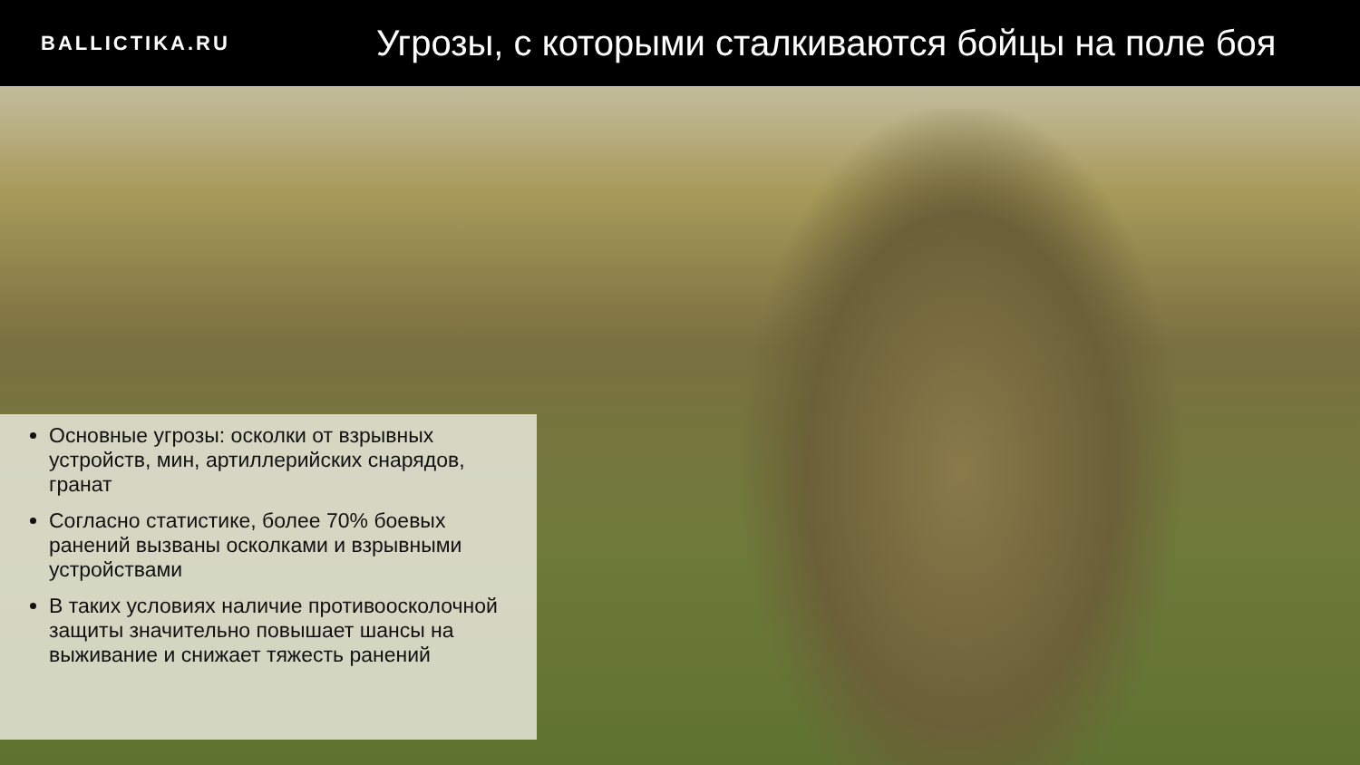BALLICTIKA.RU
Угрозы, с которыми сталкиваются бойцы на поле боя
Основные угрозы: осколки от взрывных устройств, мин, артиллерийских снарядов, гранат
Согласно статистике, более 70% боевых ранений вызваны осколками и взрывными устройствами
В таких условиях наличие противоосколочной защиты значительно повышает шансы на выживание и снижает тяжесть ранений